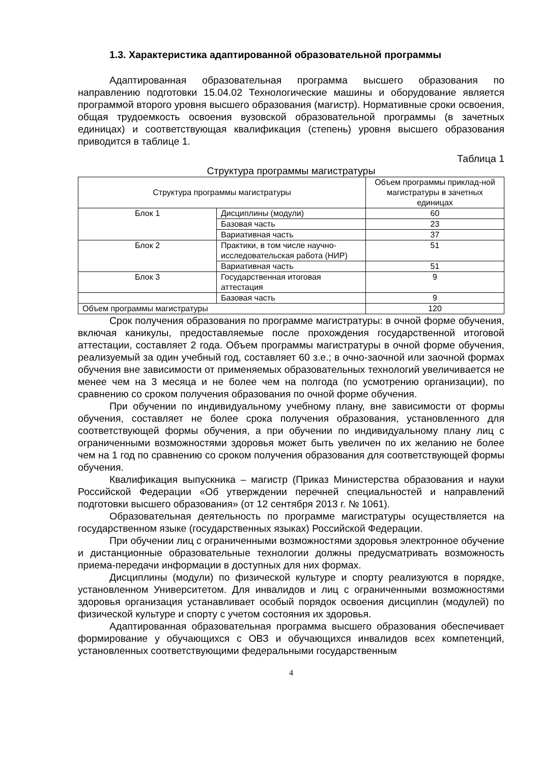1.3. Характеристика адаптированной образовательной программы
Адаптированная образовательная программа высшего образования по направлению подготовки 15.04.02 Технологические машины и оборудование является программой второго уровня высшего образования (магистр). Нормативные сроки освоения, общая трудоемкость освоения вузовской образовательной программы (в зачетных единицах) и соответствующая квалификация (степень) уровня высшего образования приводится в таблице 1.
Таблица 1
Структура программы магистратуры
| Структура программы магистратуры | | Объем программы приклад-ной магистратуры в зачетных единицах |
| --- | --- | --- |
| Блок 1 | Дисциплины (модули) | 60 |
| | Базовая часть | 23 |
| | Вариативная часть | 37 |
| Блок 2 | Практики, в том числе научно-исследовательская работа (НИР) | 51 |
| | Вариативная часть | 51 |
| Блок 3 | Государственная итоговая аттестация | 9 |
| | Базовая часть | 9 |
| Объем программы магистратуры | | 120 |
Срок получения образования по программе магистратуры: в очной форме обучения, включая каникулы, предоставляемые после прохождения государственной итоговой аттестации, составляет 2 года. Объем программы магистратуры в очной форме обучения, реализуемый за один учебный год, составляет 60 з.е.; в очно-заочной или заочной формах обучения вне зависимости от применяемых образовательных технологий увеличивается не менее чем на 3 месяца и не более чем на полгода (по усмотрению организации), по сравнению со сроком получения образования по очной форме обучения.
При обучении по индивидуальному учебному плану, вне зависимости от формы обучения, составляет не более срока получения образования, установленного для соответствующей формы обучения, а при обучении по индивидуальному плану лиц с ограниченными возможностями здоровья может быть увеличен по их желанию не более чем на 1 год по сравнению со сроком получения образования для соответствующей формы обучения.
Квалификация выпускника – магистр (Приказ Министерства образования и науки Российской Федерации «Об утверждении перечней специальностей и направлений подготовки высшего образования» (от 12 сентября 2013 г. № 1061).
Образовательная деятельность по программе магистратуры осуществляется на государственном языке (государственных языках) Российской Федерации.
При обучении лиц с ограниченными возможностями здоровья электронное обучение и дистанционные образовательные технологии должны предусматривать возможность приема-передачи информации в доступных для них формах.
Дисциплины (модули) по физической культуре и спорту реализуются в порядке, установленном Университетом. Для инвалидов и лиц с ограниченными возможностями здоровья организация устанавливает особый порядок освоения дисциплин (модулей) по физической культуре и спорту с учетом состояния их здоровья.
Адаптированная образовательная программа высшего образования обеспечивает формирование у обучающихся с ОВЗ и обучающихся инвалидов всех компетенций, установленных соответствующими федеральными государственным
4